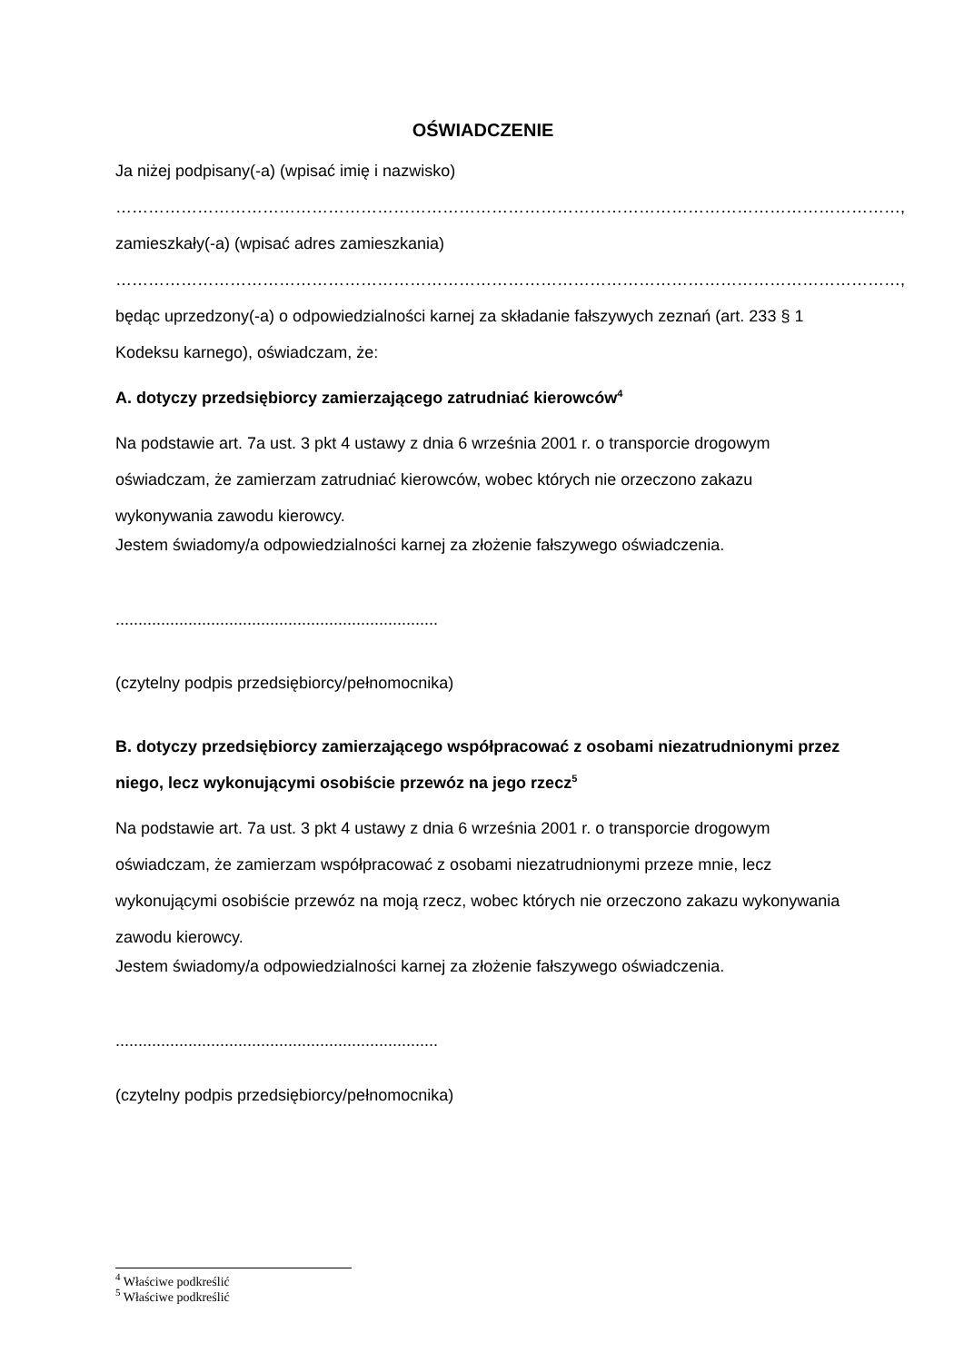OŚWIADCZENIE
Ja niżej podpisany(-a) (wpisać imię i nazwisko)
………………………………………………………………………………………………………………………………,
zamieszkały(-a) (wpisać adres zamieszkania)
………………………………………………………………………………………………………………………………,
będąc uprzedzony(-a) o odpowiedzialności karnej za składanie fałszywych zeznań (art. 233 § 1 Kodeksu karnego), oświadczam, że:
A. dotyczy przedsiębiorcy zamierzającego zatrudniać kierowców<sup>4</sup>
Na podstawie art. 7a ust. 3 pkt 4 ustawy z dnia 6 września 2001 r. o transporcie drogowym oświadczam, że zamierzam zatrudniać kierowców, wobec których nie orzeczono zakazu wykonywania zawodu kierowcy.
Jestem świadomy/a odpowiedzialności karnej za złożenie fałszywego oświadczenia.
.......................................................................
(czytelny podpis przedsiębiorcy/pełnomocnika)
B. dotyczy przedsiębiorcy zamierzającego współpracować z osobami niezatrudnionymi przez niego, lecz wykonującymi osobiście przewóz na jego rzecz<sup>5</sup>
Na podstawie art. 7a ust. 3 pkt 4 ustawy z dnia 6 września 2001 r. o transporcie drogowym oświadczam, że zamierzam współpracować z osobami niezatrudnionymi przeze mnie, lecz wykonującymi osobiście przewóz na moją rzecz, wobec których nie orzeczono zakazu wykonywania zawodu kierowcy.
Jestem świadomy/a odpowiedzialności karnej za złożenie fałszywego oświadczenia.
.......................................................................
(czytelny podpis przedsiębiorcy/pełnomocnika)
<sup>4</sup> Właściwe podkreślić
<sup>5</sup> Właściwe podkreślić